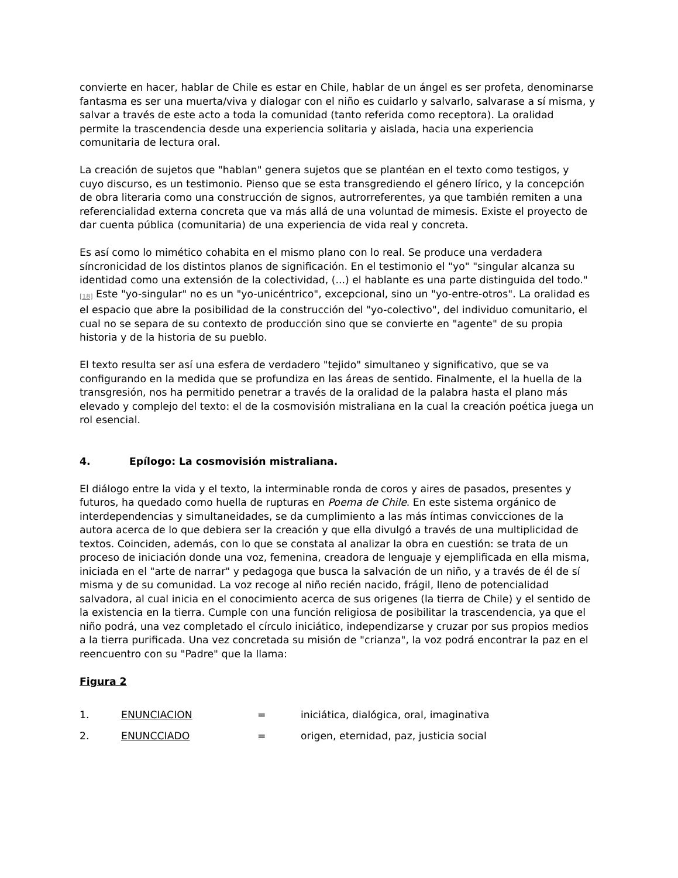convierte en hacer, hablar de Chile es estar en Chile, hablar de un ángel es ser profeta, denominarse fantasma es ser una muerta/viva y dialogar con el niño es cuidarlo y salvarlo, salvarase a sí misma, y salvar a través de este acto a toda la comunidad (tanto referida como receptora). La oralidad permite la trascendencia desde una experiencia solitaria y aislada, hacia una experiencia comunitaria de lectura oral.
La creación de sujetos que "hablan" genera sujetos que se plantéan en el texto como testigos, y cuyo discurso, es un testimonio. Pienso que se esta transgrediendo el género lírico, y la concepción de obra literaria como una construcción de signos, autrorreferentes, ya que también remiten a una referencialidad externa concreta que va más allá de una voluntad de mimesis. Existe el proyecto de dar cuenta pública (comunitaria) de una experiencia de vida real y concreta.
Es así como lo mimético cohabita en el mismo plano con lo real. Se produce una verdadera síncronicidad de los distintos planos de significación. En el testimonio el "yo" "singular alcanza su identidad como una extensión de la colectividad, (...) el hablante es una parte distinguida del todo."<sup>[18]</sup> Este "yo-singular" no es un "yo-unicéntrico", excepcional, sino un "yo-entre-otros". La oralidad es el espacio que abre la posibilidad de la construcción del "yo-colectivo", del individuo comunitario, el cual no se separa de su contexto de producción sino que se convierte en "agente" de su propia historia y de la historia de su pueblo.
El texto resulta ser así una esfera de verdadero "tejido" simultaneo y significativo, que se va configurando en la medida que se profundiza en las áreas de sentido. Finalmente, el la huella de la transgresión, nos ha permitido penetrar a través de la oralidad de la palabra hasta el plano más elevado y complejo del texto: el de la cosmovisión mistraliana en la cual la creación poética juega un rol esencial.
4. Epílogo: La cosmovisión mistraliana.
El diálogo entre la vida y el texto, la interminable ronda de coros y aires de pasados, presentes y futuros, ha quedado como huella de rupturas en Poema de Chile. En este sistema orgánico de interdependencias y simultaneidades, se da cumplimiento a las más íntimas convicciones de la autora acerca de lo que debiera ser la creación y que ella divulgó a través de una multiplicidad de textos. Coinciden, además, con lo que se constata al analizar la obra en cuestión: se trata de un proceso de iniciación donde una voz, femenina, creadora de lenguaje y ejemplificada en ella misma, iniciada en el "arte de narrar" y pedagoga que busca la salvación de un niño, y a través de él de sí misma y de su comunidad. La voz recoge al niño recién nacido, frágil, lleno de potencialidad salvadora, al cual inicia en el conocimiento acerca de sus origenes (la tierra de Chile) y el sentido de la existencia en la tierra. Cumple con una función religiosa de posibilitar la trascendencia, ya que el niño podrá, una vez completado el círculo iniciático, independizarse y cruzar por sus propios medios a la tierra purificada. Una vez concretada su misión de "crianza", la voz podrá encontrar la paz en el reencuentro con su "Padre" que la llama:
Figura 2
1. ENUNCIACION = iniciática, dialógica, oral, imaginativa
2. ENUNCCIADO = origen, eternidad, paz, justicia social